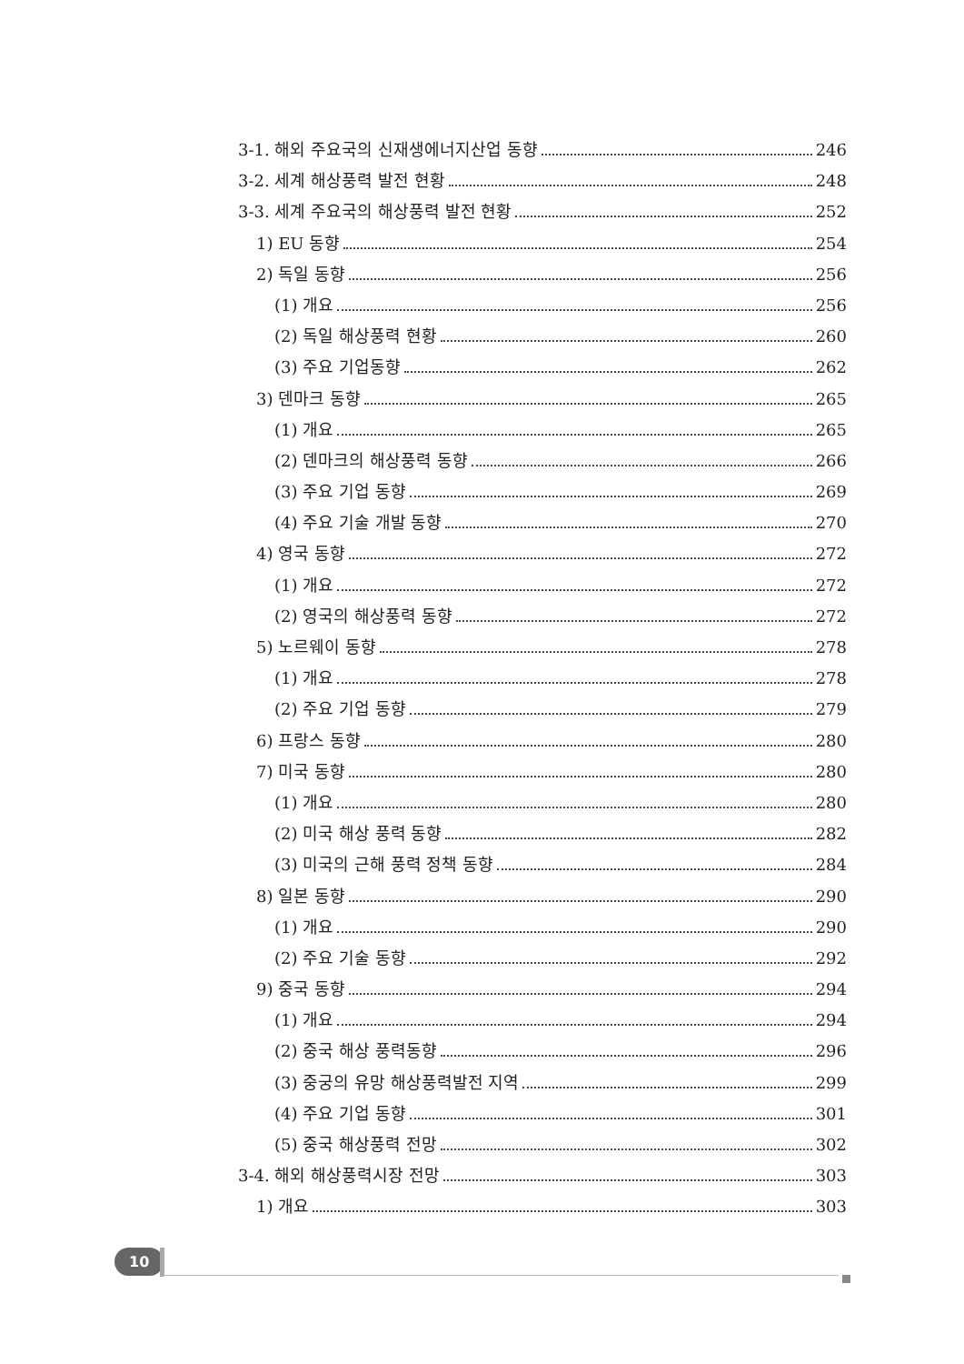3-1. 해외 주요국의 신재생에너지산업 동향 246
3-2. 세계 해상풍력 발전 현황 248
3-3. 세계 주요국의 해상풍력 발전 현황 252
1) EU 동향 254
2) 독일 동향 256
(1) 개요 256
(2) 독일 해상풍력 현황 260
(3) 주요 기업동향 262
3) 덴마크 동향 265
(1) 개요 265
(2) 덴마크의 해상풍력 동향 266
(3) 주요 기업 동향 269
(4) 주요 기술 개발 동향 270
4) 영국 동향 272
(1) 개요 272
(2) 영국의 해상풍력 동향 272
5) 노르웨이 동향 278
(1) 개요 278
(2) 주요 기업 동향 279
6) 프랑스 동향 280
7) 미국 동향 280
(1) 개요 280
(2) 미국 해상 풍력 동향 282
(3) 미국의 근해 풍력 정책 동향 284
8) 일본 동향 290
(1) 개요 290
(2) 주요 기술 동향 292
9) 중국 동향 294
(1) 개요 294
(2) 중국 해상 풍력동향 296
(3) 중궁의 유망 해상풍력발전 지역 299
(4) 주요 기업 동향 301
(5) 중국 해상풍력 전망 302
3-4. 해외 해상풍력시장 전망 303
1) 개요 303
10